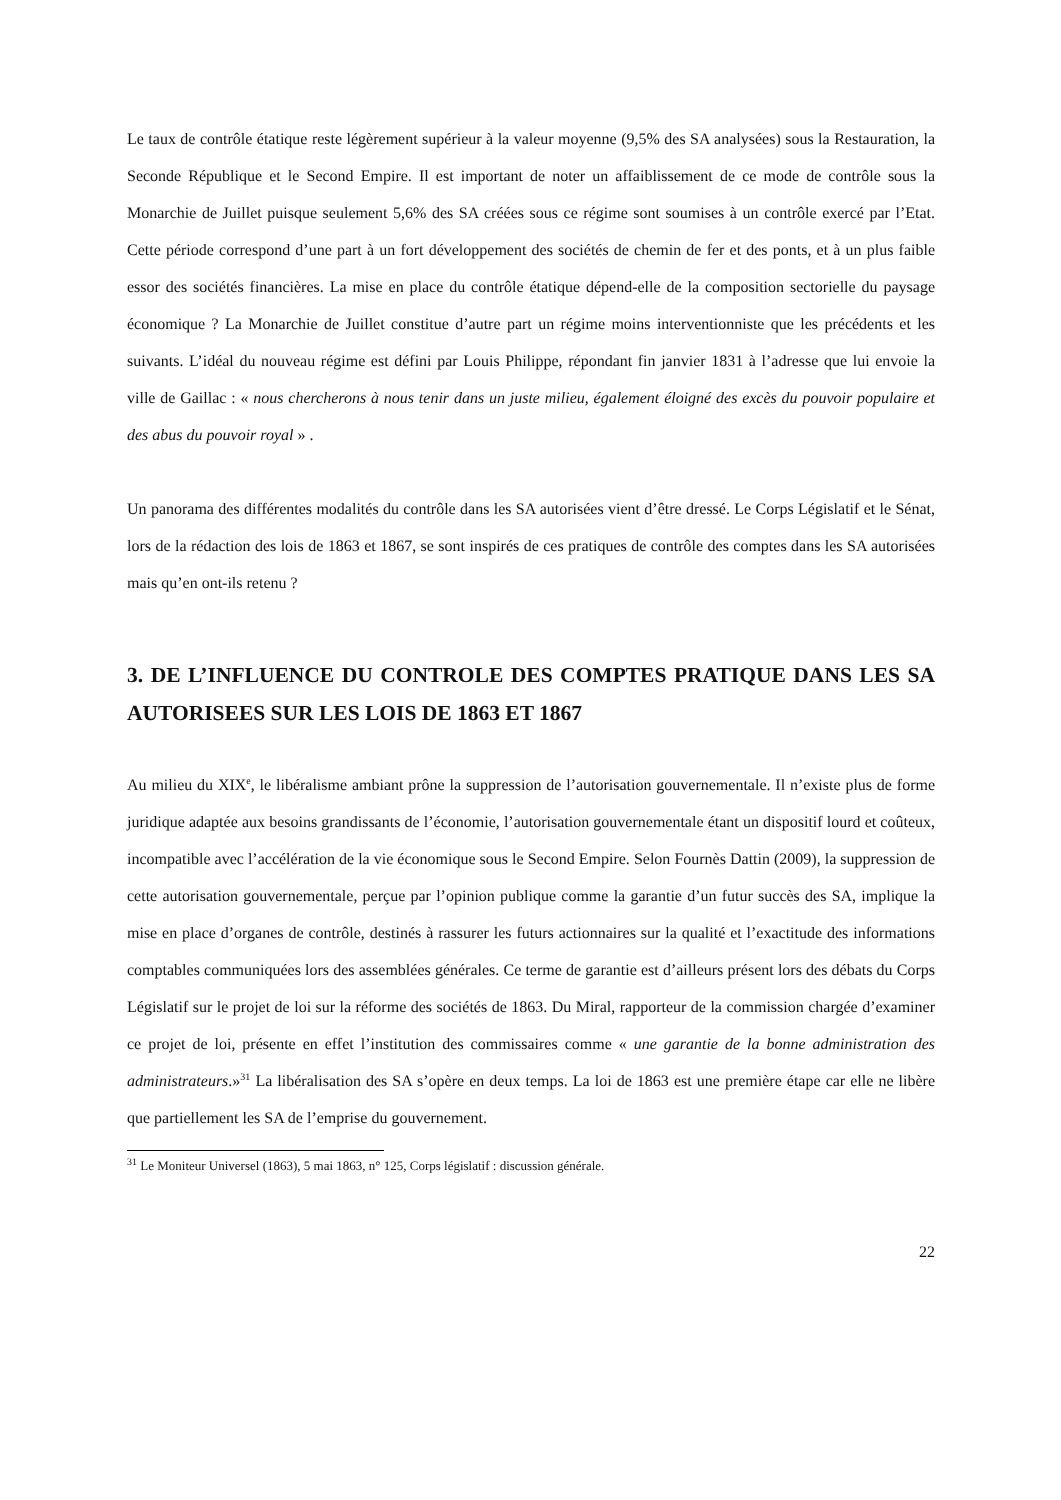Le taux de contrôle étatique reste légèrement supérieur à la valeur moyenne (9,5% des SA analysées) sous la Restauration, la Seconde République et le Second Empire. Il est important de noter un affaiblissement de ce mode de contrôle sous la Monarchie de Juillet puisque seulement 5,6% des SA créées sous ce régime sont soumises à un contrôle exercé par l’Etat. Cette période correspond d’une part à un fort développement des sociétés de chemin de fer et des ponts, et à un plus faible essor des sociétés financières. La mise en place du contrôle étatique dépend-elle de la composition sectorielle du paysage économique ? La Monarchie de Juillet constitue d’autre part un régime moins interventionniste que les précédents et les suivants. L’idéal du nouveau régime est défini par Louis Philippe, répondant fin janvier 1831 à l’adresse que lui envoie la ville de Gaillac : « nous chercherons à nous tenir dans un juste milieu, également éloigné des excès du pouvoir populaire et des abus du pouvoir royal » .
Un panorama des différentes modalités du contrôle dans les SA autorisées vient d’être dressé. Le Corps Législatif et le Sénat, lors de la rédaction des lois de 1863 et 1867, se sont inspirés de ces pratiques de contrôle des comptes dans les SA autorisées mais qu’en ont-ils retenu ?
3. DE L’INFLUENCE DU CONTROLE DES COMPTES PRATIQUE DANS LES SA AUTORISEES SUR LES LOIS DE 1863 ET 1867
Au milieu du XIX<sup>e</sup>, le libéralisme ambiant prône la suppression de l’autorisation gouvernementale. Il n’existe plus de forme juridique adaptée aux besoins grandissants de l’économie, l’autorisation gouvernementale étant un dispositif lourd et coûteux, incompatible avec l’accélération de la vie économique sous le Second Empire. Selon Fournès Dattin (2009), la suppression de cette autorisation gouvernementale, perçue par l’opinion publique comme la garantie d’un futur succès des SA, implique la mise en place d’organes de contrôle, destinés à rassurer les futurs actionnaires sur la qualité et l’exactitude des informations comptables communiquées lors des assemblées générales. Ce terme de garantie est d’ailleurs présent lors des débats du Corps Législatif sur le projet de loi sur la réforme des sociétés de 1863. Du Miral, rapporteur de la commission chargée d’examiner ce projet de loi, présente en effet l’institution des commissaires comme « une garantie de la bonne administration des administrateurs.»<sup>31</sup> La libéralisation des SA s’opère en deux temps. La loi de 1863 est une première étape car elle ne libère que partiellement les SA de l’emprise du gouvernement.
<sup>31</sup> Le Moniteur Universel (1863), 5 mai 1863, n° 125, Corps législatif : discussion générale.
22